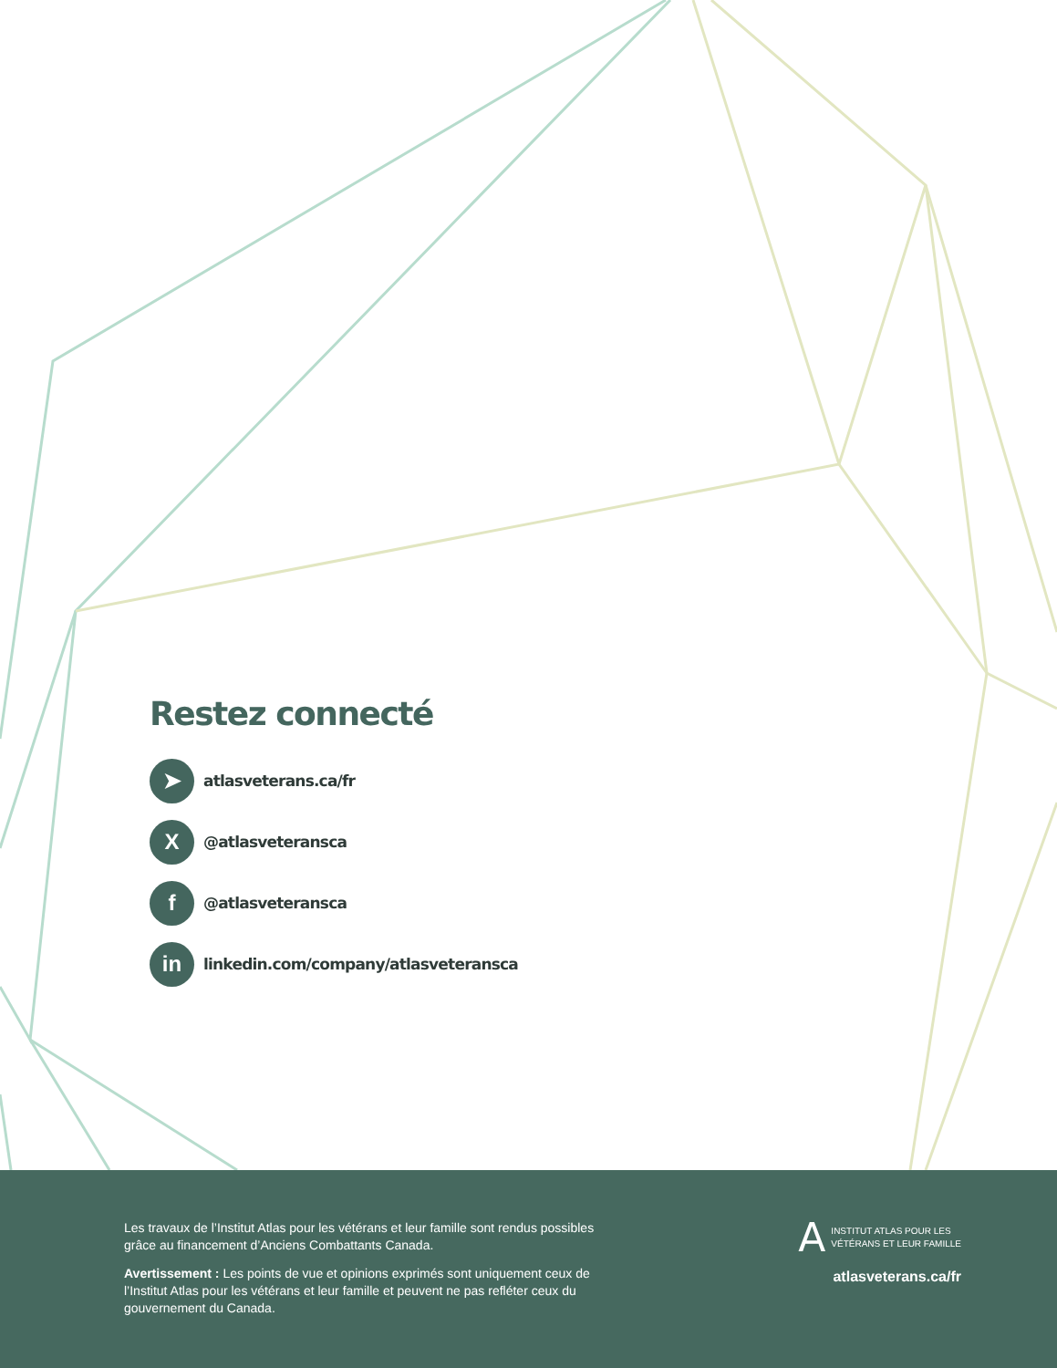Restez connecté
➤
atlasveterans.ca/fr
X
@atlasveteransca
f
@atlasveteransca
in
linkedin.com/company/atlasveteransca
Les travaux de l’Institut Atlas pour les vétérans et leur famille sont rendus possibles grâce au financement d’Anciens Combattants Canada.
Avertissement : Les points de vue et opinions exprimés sont uniquement ceux de l’Institut Atlas pour les vétérans et leur famille et peuvent ne pas refléter ceux du gouvernement du Canada.
A INSTITUT ATLAS POUR LES
VÉTÉRANS ET LEUR FAMILLE
atlasveterans.ca/fr